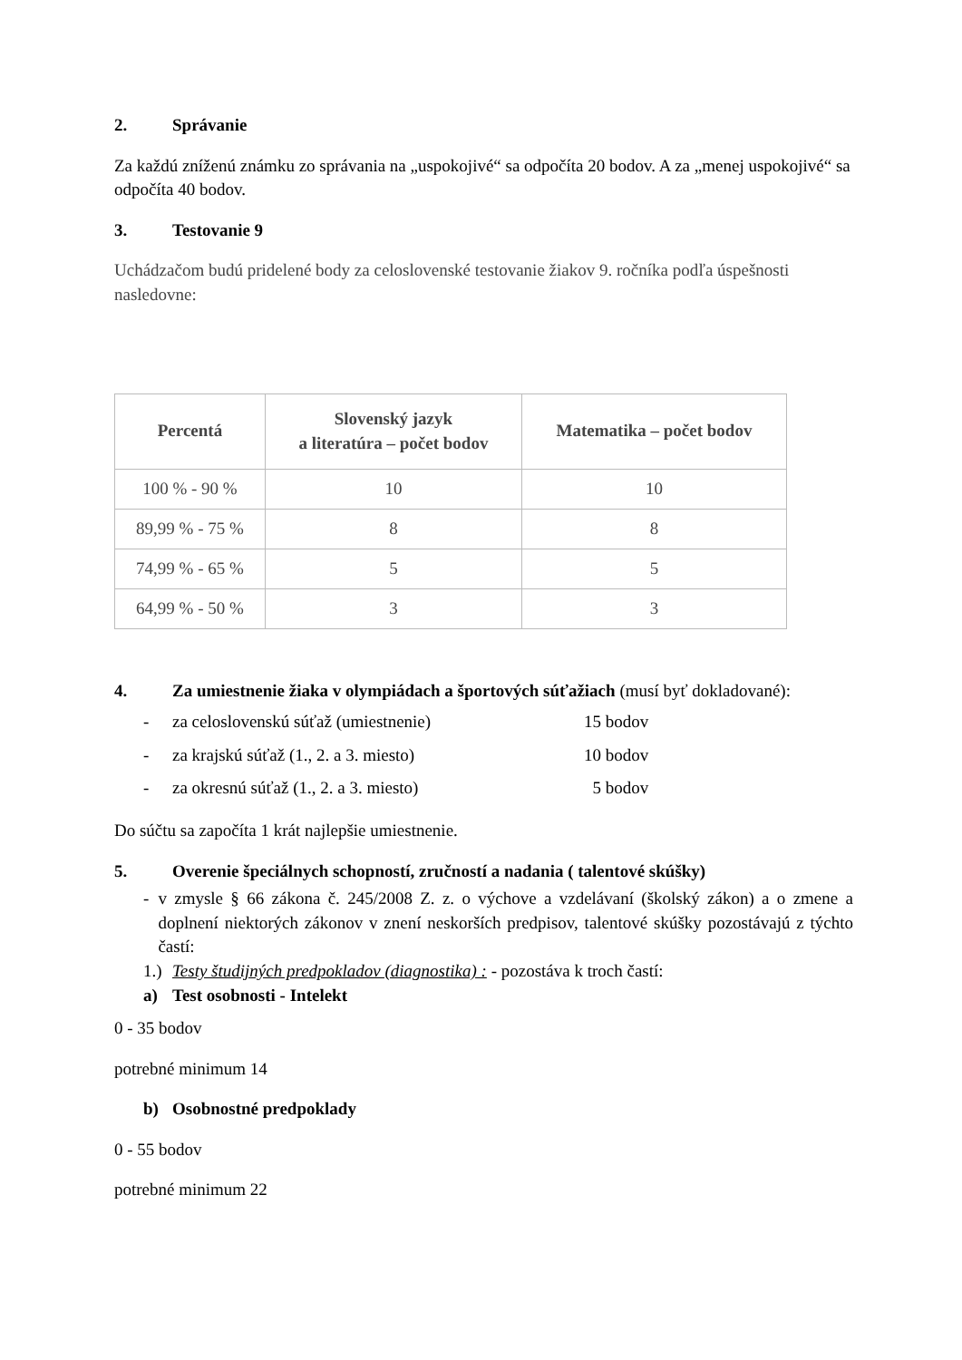2. Správanie
Za každú zníženú známku zo správania na „uspokojivé“ sa odpočíta 20 bodov. A za „menej uspokojivé“ sa odpočíta 40 bodov.
3. Testovanie 9
Uchádzačom budú pridelené body za celoslovenské testovanie žiakov 9. ročníka podľa úspešnosti nasledovne:
| Percentá | Slovenský jazyk a literatúra – počet bodov | Matematika – počet bodov |
| --- | --- | --- |
| 100 % - 90 % | 10 | 10 |
| 89,99 % - 75 % | 8 | 8 |
| 74,99 % - 65 % | 5 | 5 |
| 64,99 % - 50 % | 3 | 3 |
4. Za umiestnenie žiaka v olympiádach a športových súťažiach (musí byť dokladované):
- za celoslovenskú súťaž (umiestnenie) 15 bodov
- za krajskú súťaž (1., 2. a 3. miesto) 10 bodov
- za okresnú súťaž (1., 2. a 3. miesto) 5 bodov
Do súčtu sa započíta 1 krát najlepšie umiestnenie.
5. Overenie špeciálnych schopností, zručností a nadania ( talentové skúšky)
- v zmysle § 66 zákona č. 245/2008 Z. z. o výchove a vzdelávaní (školský zákon) a o zmene a doplnení niektorých zákonov v znení neskorších predpisov, talentové skúšky pozostávajú z týchto častí:
1.) Testy študijných predpokladov (diagnostika) : - pozostáva k troch častí:
a) Test osobnosti - Intelekt
0 - 35 bodov
potrebné minimum 14
b) Osobnostné predpoklady
0 - 55 bodov
potrebné minimum 22